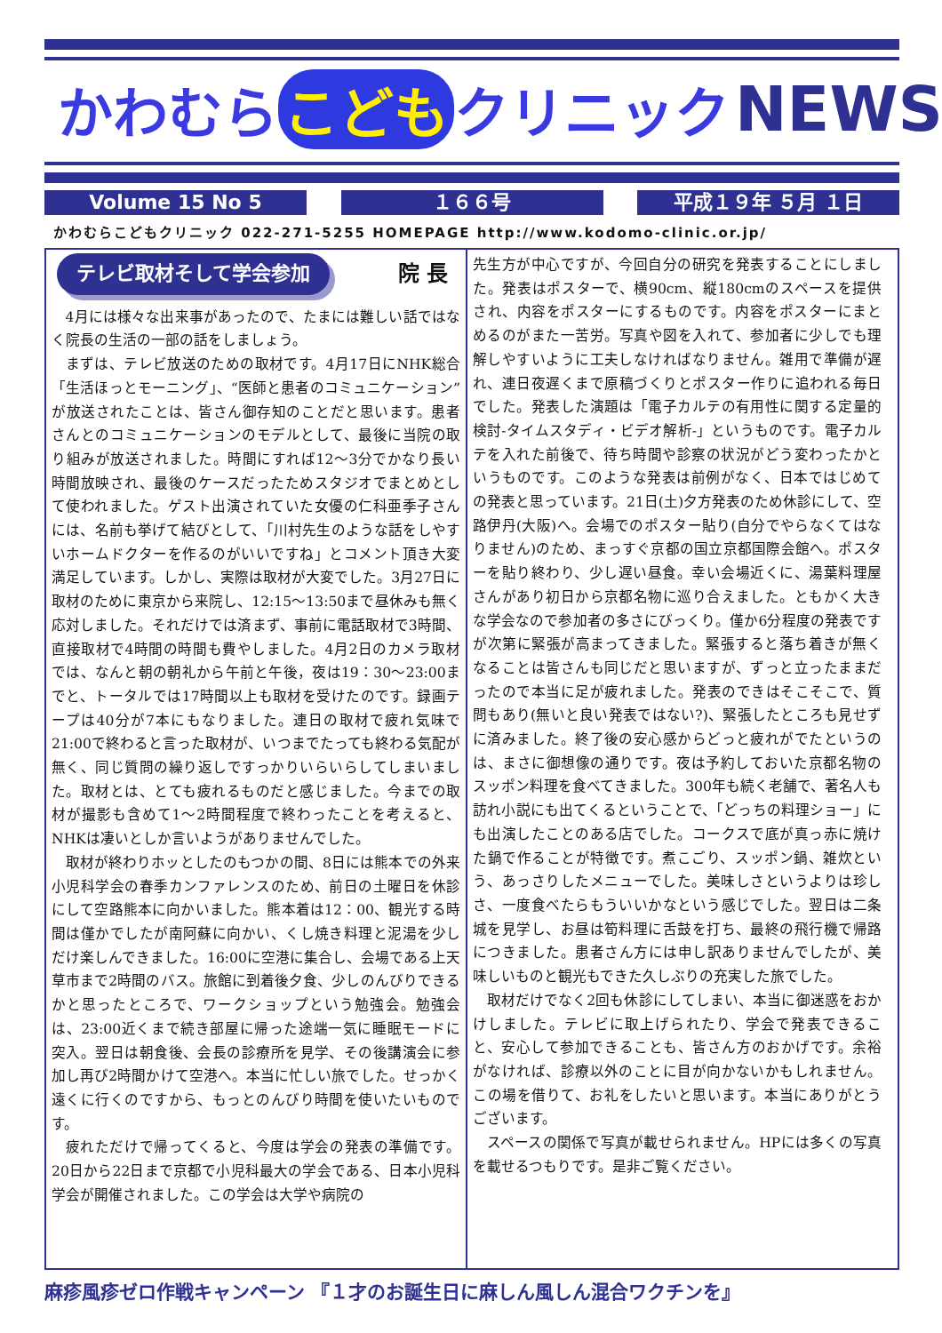かわむら こども クリニック NEWS
Volume 15 No 5 １６６号 平成１９年 ５月 １日
かわむらこどもクリニック 022-271-5255 HOMEPAGE http://www.kodomo-clinic.or.jp/
テレビ取材そして学会参加 院 長
4月には様々な出来事があったので、たまには難しい話ではなく院長の生活の一部の話をしましょう。
まずは、テレビ放送のための取材です。4月17日にNHK総合「生活ほっとモーニング」、“医師と患者のコミュニケーション”が放送されたことは、皆さん御存知のことだと思います。患者さんとのコミュニケーションのモデルとして、最後に当院の取り組みが放送されました。時間にすれば12〜3分でかなり長い時間放映され、最後のケースだったためスタジオでまとめとして使われました。ゲスト出演されていた女優の仁科亜季子さんには、名前も挙げて結びとして、「川村先生のような話をしやすいホームドクターを作るのがいいですね」とコメント頂き大変満足しています。しかし、実際は取材が大変でした。3月27日に取材のために東京から来院し、12:15〜13:50まで昼休みも無く応対しました。それだけでは済まず、事前に電話取材で3時間、直接取材で4時間の時間も費やしました。4月2日のカメラ取材では、なんと朝の朝礼から午前と午後，夜は19：30〜23:00までと、トータルでは17時間以上も取材を受けたのです。録画テープは40分が7本にもなりました。連日の取材で疲れ気味で21:00で終わると言った取材が、いつまでたっても終わる気配が無く、同じ質問の繰り返しですっかりいらいらしてしまいました。取材とは、とても疲れるものだと感じました。今までの取材が撮影も含めて1〜2時間程度で終わったことを考えると、NHKは凄いとしか言いようがありませんでした。
取材が終わりホッとしたのもつかの間、8日には熊本での外来小児科学会の春季カンファレンスのため、前日の土曜日を休診にして空路熊本に向かいました。熊本着は12：00、観光する時間は僅かでしたが南阿蘇に向かい、くし焼き料理と泥湯を少しだけ楽しんできました。16:00に空港に集合し、会場である上天草市まで2時間のバス。旅館に到着後夕食、少しのんびりできるかと思ったところで、ワークショップという勉強会。勉強会は、23:00近くまで続き部屋に帰った途端一気に睡眠モードに突入。翌日は朝食後、会長の診療所を見学、その後講演会に参加し再び2時間かけて空港へ。本当に忙しい旅でした。せっかく遠くに行くのですから、もっとのんびり時間を使いたいものです。
疲れただけで帰ってくると、今度は学会の発表の準備です。20日から22日まで京都で小児科最大の学会である、日本小児科学会が開催されました。この学会は大学や病院の
先生方が中心ですが、今回自分の研究を発表することにしました。発表はポスターで、横90cm、縦180cmのスペースを提供され、内容をポスターにするものです。内容をポスターにまとめるのがまた一苦労。写真や図を入れて、参加者に少しでも理解しやすいように工夫しなければなりません。雑用で準備が遅れ、連日夜遅くまで原稿づくりとポスター作りに追われる毎日でした。発表した演題は「電子カルテの有用性に関する定量的検討-タイムスタディ・ビデオ解析-」というものです。電子カルテを入れた前後で、待ち時間や診察の状況がどう変わったかというものです。このような発表は前例がなく、日本ではじめての発表と思っています。21日(土)夕方発表のため休診にして、空路伊丹(大阪)へ。会場でのポスター貼り(自分でやらなくてはなりません)のため、まっすぐ京都の国立京都国際会館へ。ポスターを貼り終わり、少し遅い昼食。幸い会場近くに、湯葉料理屋さんがあり初日から京都名物に巡り合えました。ともかく大きな学会なので参加者の多さにびっくり。僅か6分程度の発表ですが次第に緊張が高まってきました。緊張すると落ち着きが無くなることは皆さんも同じだと思いますが、ずっと立ったままだったので本当に足が疲れました。発表のできはそこそこで、質問もあり(無いと良い発表ではない?)、緊張したところも見せずに済みました。終了後の安心感からどっと疲れがでたというのは、まさに御想像の通りです。夜は予約しておいた京都名物のスッポン料理を食べてきました。300年も続く老舗で、著名人も訪れ小説にも出てくるということで、「どっちの料理ショー」にも出演したことのある店でした。コークスで底が真っ赤に焼けた鍋で作ることが特徴です。煮こごり、スッポン鍋、雑炊という、あっさりしたメニューでした。美味しさというよりは珍しさ、一度食べたらもういいかなという感じでした。翌日は二条城を見学し、お昼は筍料理に舌鼓を打ち、最終の飛行機で帰路につきました。患者さん方には申し訳ありませんでしたが、美味しいものと観光もできた久しぶりの充実した旅でした。
取材だけでなく2回も休診にしてしまい、本当に御迷惑をおかけしました。テレビに取上げられたり、学会で発表できること、安心して参加できることも、皆さん方のおかげです。余裕がなければ、診療以外のことに目が向かないかもしれません。この場を借りて、お礼をしたいと思います。本当にありがとうございます。
スペースの関係で写真が載せられません。HPには多くの写真を載せるつもりです。是非ご覧ください。
麻疹風疹ゼロ作戦キャンペーン 『１才のお誕生日に麻しん風しん混合ワクチンを』